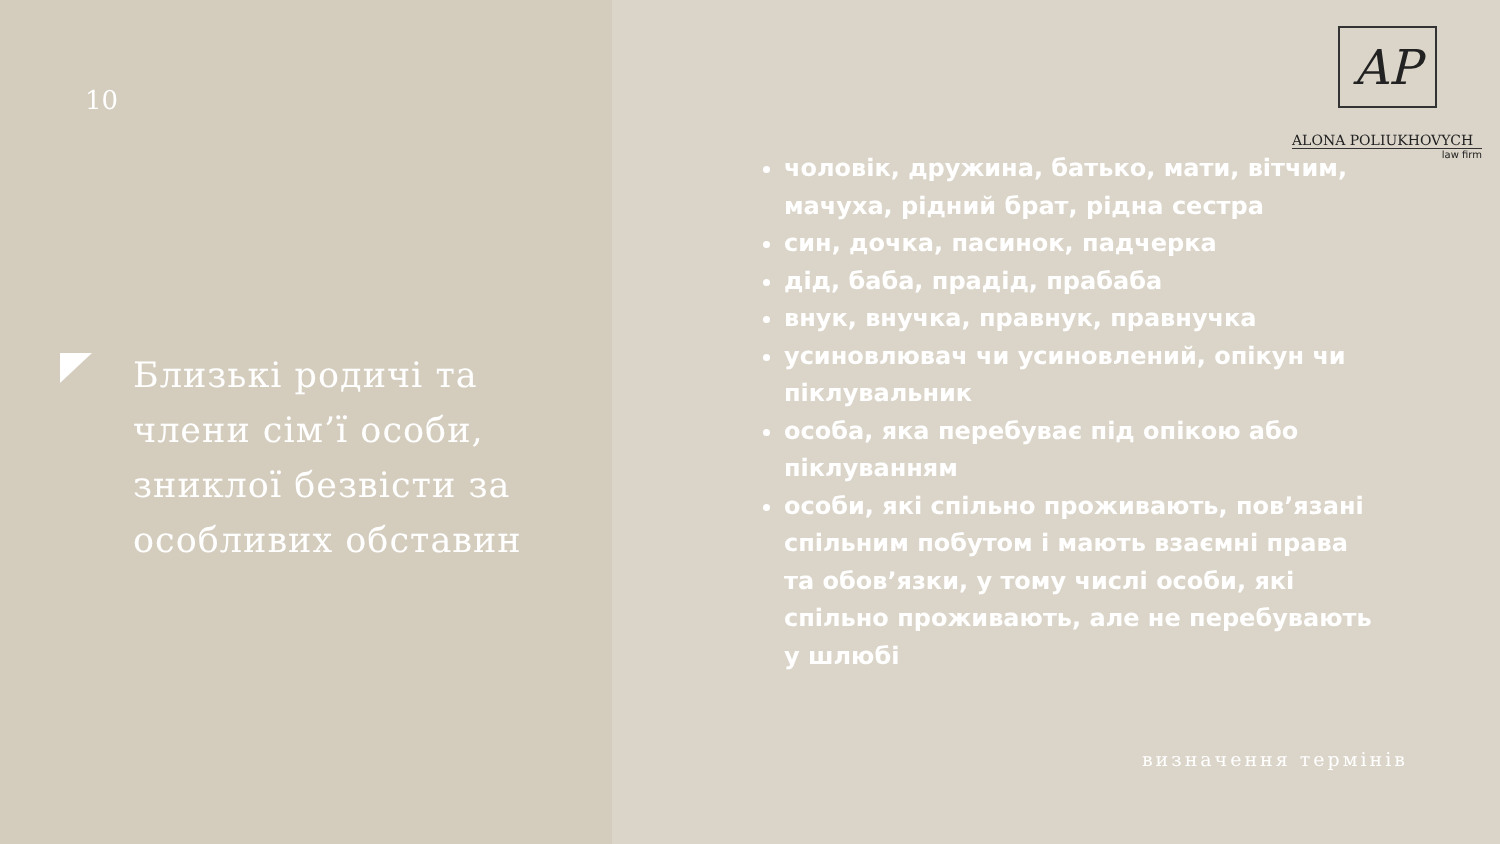10
Близькі родичі та члени сім’ї особи, зниклої безвісти за особливих обставин
AP
ALONA POLIUKHOVYCH
law firm
чоловік, дружина, батько, мати, вітчим, мачуха, рідний брат, рідна сестра
син, дочка, пасинок, падчерка
дід, баба, прадід, прабаба
внук, внучка, правнук, правнучка
усиновлювач чи усиновлений, опікун чи піклувальник
особа, яка перебуває під опікою або піклуванням
особи, які спільно проживають, пов’язані спільним побутом і мають взаємні права та обов’язки, у тому числі особи, які спільно проживають, але не перебувають у шлюбі
визначення термінів